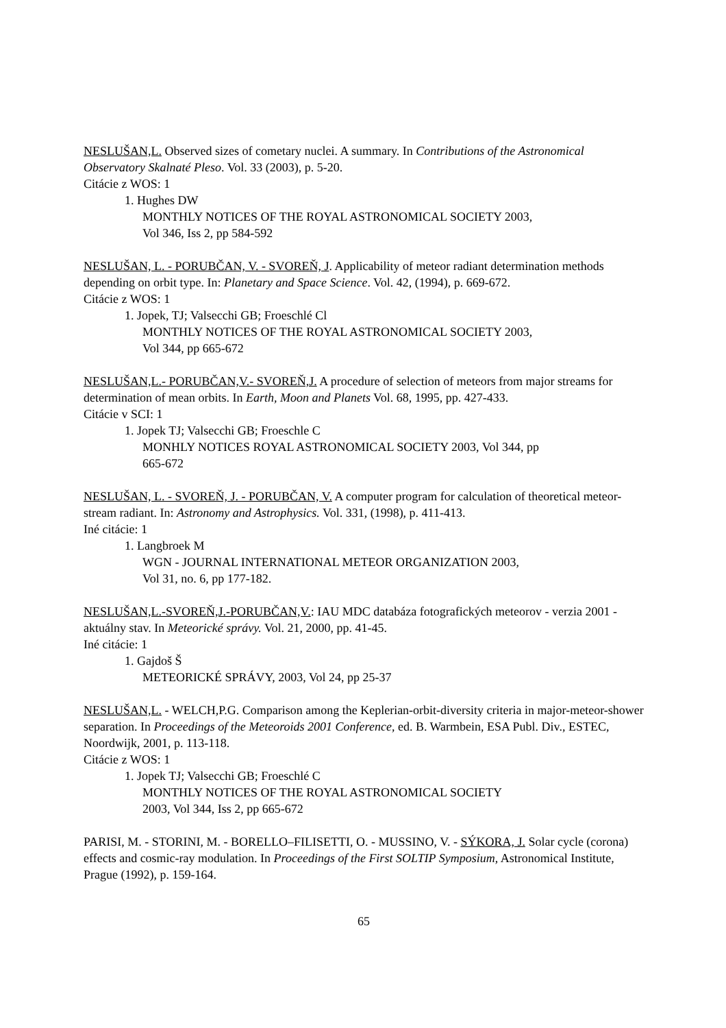NESLUŠAN,L. Observed sizes of cometary nuclei. A summary. In Contributions of the Astronomical Observatory Skalnaté Pleso. Vol. 33 (2003), p. 5-20.
Citácie z WOS: 1
1. Hughes DW
MONTHLY NOTICES OF THE ROYAL ASTRONOMICAL SOCIETY 2003,
Vol 346, Iss 2, pp 584-592
NESLUŠAN, L. - PORUBČAN, V. - SVOREŇ, J. Applicability of meteor radiant determination methods depending on orbit type. In: Planetary and Space Science. Vol. 42, (1994), p. 669-672.
Citácie z WOS: 1
1. Jopek, TJ; Valsecchi GB; Froeschlé Cl
MONTHLY NOTICES OF THE ROYAL ASTRONOMICAL SOCIETY 2003,
Vol 344, pp 665-672
NESLUŠAN,L.- PORUBČAN,V.- SVOREŇ,J. A procedure of selection of meteors from major streams for determination of mean orbits. In Earth, Moon and Planets Vol. 68, 1995, pp. 427-433.
Citácie v SCI: 1
1. Jopek TJ; Valsecchi GB; Froeschle C
MONHLY NOTICES ROYAL ASTRONOMICAL SOCIETY 2003, Vol 344, pp
665-672
NESLUŠAN, L. - SVOREŇ, J. - PORUBČAN, V. A computer program for calculation of theoretical meteor-stream radiant. In: Astronomy and Astrophysics. Vol. 331, (1998), p. 411-413.
Iné citácie: 1
1. Langbroek M
WGN - JOURNAL INTERNATIONAL METEOR ORGANIZATION 2003,
Vol 31, no. 6, pp 177-182.
NESLUŠAN,L.-SVOREŇ,J.-PORUBČAN,V.: IAU MDC databáza fotografických meteorov - verzia 2001 - aktuálny stav. In Meteorické správy. Vol. 21, 2000, pp. 41-45.
Iné citácie: 1
1. Gajdoš Š
METEORICKÉ SPRÁVY, 2003, Vol 24, pp 25-37
NESLUŠAN,L. - WELCH,P.G. Comparison among the Keplerian-orbit-diversity criteria in major-meteor-shower separation. In Proceedings of the Meteoroids 2001 Conference, ed. B. Warmbein, ESA Publ. Div., ESTEC, Noordwijk, 2001, p. 113-118.
Citácie z WOS: 1
1. Jopek TJ; Valsecchi GB; Froeschlé C
MONTHLY NOTICES OF THE ROYAL ASTRONOMICAL SOCIETY
2003, Vol 344, Iss 2, pp 665-672
PARISI, M. - STORINI, M. - BORELLO–FILISETTI, O. - MUSSINO, V. - SÝKORA, J. Solar cycle (corona) effects and cosmic-ray modulation. In Proceedings of the First SOLTIP Symposium, Astronomical Institute, Prague (1992), p. 159-164.
65